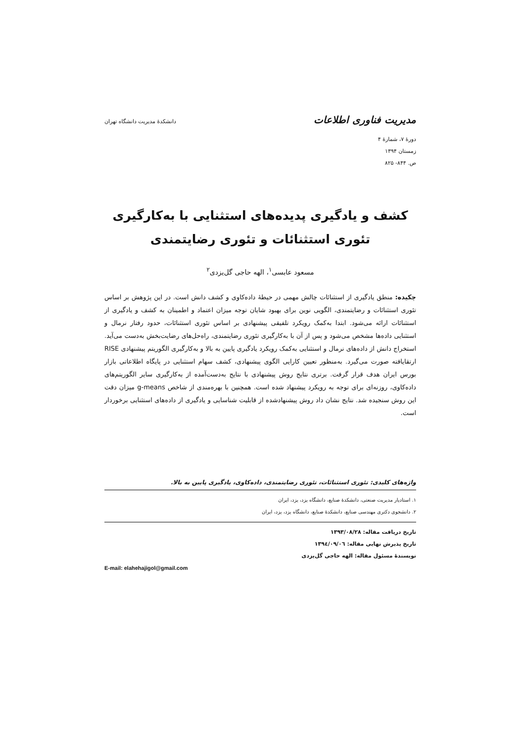مدیریت فناوری اطلاعات دانشکدهٔ مدیریت دانشگاه تهران
دورهٔ ۷، شمارهٔ ۴
زمستان ۱۳۹۴
ص. ۸۴۴- ۸۲۵
کشف و یادگیری پدیده‌های استثنایی با به‌کارگیری
تئوری استثنائات و تئوری رضایتمندی
مسعود عابسی<sup>۱</sup>، الهه حاجی گل‌یزدی<sup>۲</sup>
چکیده: منطق یادگیری از استثنائات چالش مهمی در حیطهٔ داده‌کاوی و کشف دانش است. در این پژوهش بر اساس تئوری استثنائات و رضایتمندی، الگویی نوین برای بهبود شایان توجه میزان اعتماد و اطمینان به کشف و یادگیری از استثنائات ارائه می‌شود. ابتدا به‌کمک رویکرد تلفیقی پیشنهادی بر اساس تئوری استثنائات، حدود رفتار نرمال و استثنایی داده‌ها مشخص می‌شود و پس از آن با به‌کارگیری تئوری رضایتمندی، راه‌حل‌های رضایت‌بخش به‌دست می‌آید. استخراج دانش از داده‌های نرمال و استثنایی به‌کمک رویکرد یادگیری پایین به بالا و به‌کارگیری الگوریتم پیشنهادی RISE ارتقایافته صورت می‌گیرد. به‌منظور تعیین کارایی الگوی پیشنهادی، کشف سهام استثنایی در پایگاه اطلاعاتی بازار بورس ایران هدف قرار گرفت. برتری نتایج روش پیشنهادی با نتایج به‌دست‌آمده از به‌کارگیری سایر الگوریتم‌های داده‌کاوی، روزنه‌ای برای توجه به رویکرد پیشنهاد شده است. همچنین با بهره‌مندی از شاخص g-means میزان دقت این روش سنجیده شد. نتایج نشان داد روش پیشنهادشده از قابلیت شناسایی و یادگیری از داده‌های استثنایی برخوردار است.
واژه‌های کلیدی: تئوری استثنائات، تئوری رضایتمندی، داده‌کاوی، یادگیری پایین به بالا.
۱. استادیار مدیریت صنعتی، دانشکدهٔ صنایع، دانشگاه یزد، یزد، ایران
۲. دانشجوی دکتری مهندسی صنایع، دانشکدهٔ صنایع، دانشگاه یزد، یزد، ایران
تاریخ دریافت مقاله: ۱۳۹۳/۰۸/۲۸
تاریخ پذیرش نهایی مقاله: ۱۳۹٤/۰۹/۰٦
نویسندهٔ مسئول مقاله: الهه حاجی گل‌یزدی
E-mail: elahehajigol@gmail.com